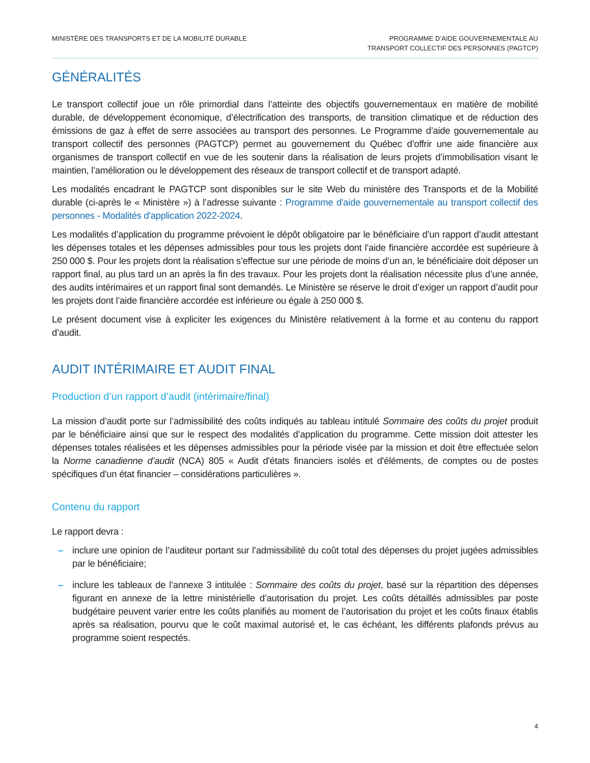MINISTÈRE DES TRANSPORTS ET DE LA MOBILITÉ DURABLE
PROGRAMME D’AIDE GOUVERNEMENTALE AU
TRANSPORT COLLECTIF DES PERSONNES (PAGTCP)
GÉNÉRALITÉS
Le transport collectif joue un rôle primordial dans l’atteinte des objectifs gouvernementaux en matière de mobilité durable, de développement économique, d’électrification des transports, de transition climatique et de réduction des émissions de gaz à effet de serre associées au transport des personnes. Le Programme d’aide gouvernementale au transport collectif des personnes (PAGTCP) permet au gouvernement du Québec d’offrir une aide financière aux organismes de transport collectif en vue de les soutenir dans la réalisation de leurs projets d’immobilisation visant le maintien, l’amélioration ou le développement des réseaux de transport collectif et de transport adapté.
Les modalités encadrant le PAGTCP sont disponibles sur le site Web du ministère des Transports et de la Mobilité durable (ci-après le « Ministère ») à l’adresse suivante : Programme d'aide gouvernementale au transport collectif des personnes - Modalités d'application 2022-2024.
Les modalités d’application du programme prévoient le dépôt obligatoire par le bénéficiaire d’un rapport d’audit attestant les dépenses totales et les dépenses admissibles pour tous les projets dont l’aide financière accordée est supérieure à 250 000 $. Pour les projets dont la réalisation s’effectue sur une période de moins d’un an, le bénéficiaire doit déposer un rapport final, au plus tard un an après la fin des travaux. Pour les projets dont la réalisation nécessite plus d’une année, des audits intérimaires et un rapport final sont demandés. Le Ministère se réserve le droit d’exiger un rapport d’audit pour les projets dont l’aide financière accordée est inférieure ou égale à 250 000 $.
Le présent document vise à expliciter les exigences du Ministère relativement à la forme et au contenu du rapport d’audit.
AUDIT INTÉRIMAIRE ET AUDIT FINAL
Production d’un rapport d’audit (intérimaire/final)
La mission d’audit porte sur l’admissibilité des coûts indiqués au tableau intitulé Sommaire des coûts du projet produit par le bénéficiaire ainsi que sur le respect des modalités d’application du programme. Cette mission doit attester les dépenses totales réalisées et les dépenses admissibles pour la période visée par la mission et doit être effectuée selon la Norme canadienne d’audit (NCA) 805 « Audit d'états financiers isolés et d'éléments, de comptes ou de postes spécifiques d'un état financier – considérations particulières ».
Contenu du rapport
Le rapport devra :
– inclure une opinion de l’auditeur portant sur l’admissibilité du coût total des dépenses du projet jugées admissibles par le bénéficiaire;
– inclure les tableaux de l’annexe 3 intitulée : Sommaire des coûts du projet, basé sur la répartition des dépenses figurant en annexe de la lettre ministérielle d’autorisation du projet. Les coûts détaillés admissibles par poste budgétaire peuvent varier entre les coûts planifiés au moment de l’autorisation du projet et les coûts finaux établis après sa réalisation, pourvu que le coût maximal autorisé et, le cas échéant, les différents plafonds prévus au programme soient respectés.
4